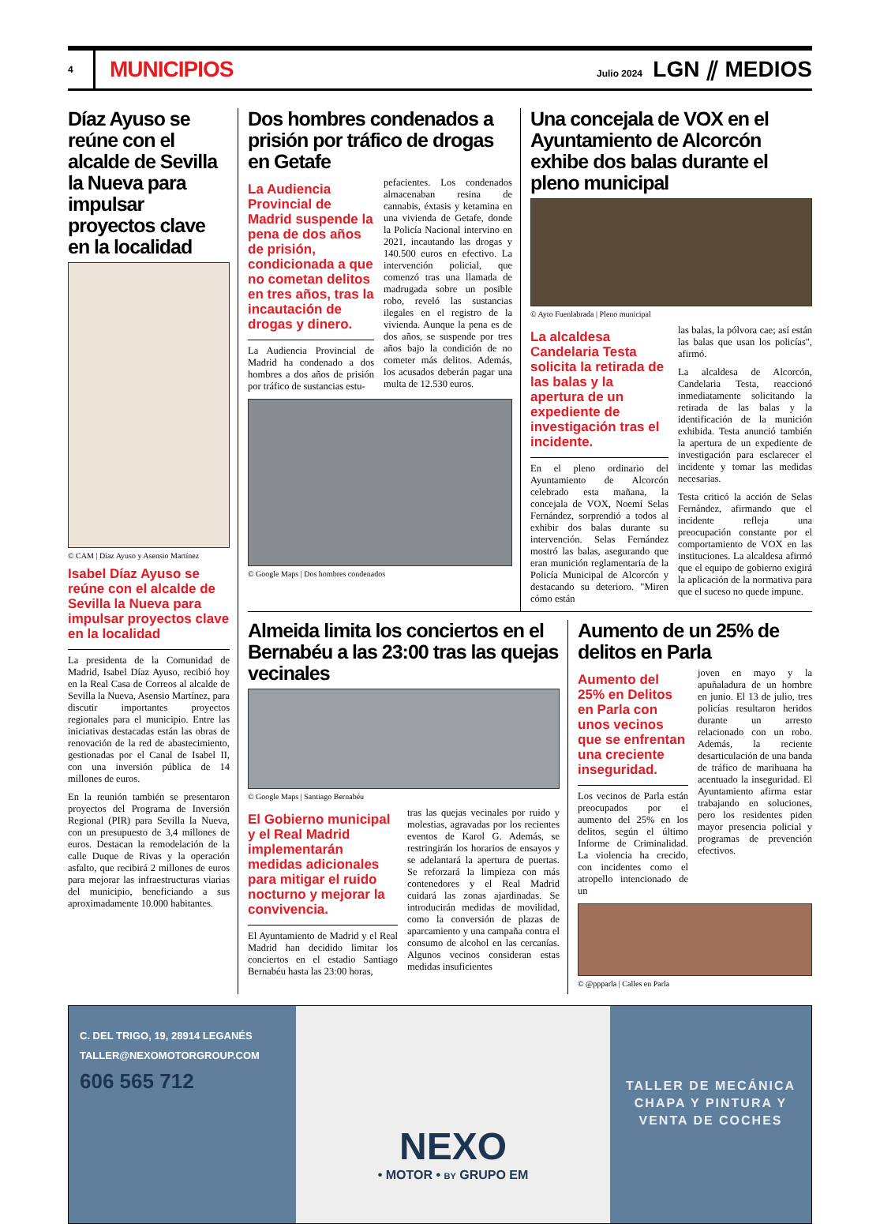4 MUNICIPIOS Julio 2024 LGN ⫽ MEDIOS
Díaz Ayuso se reúne con el alcalde de Sevilla la Nueva para impulsar proyectos clave en la localidad
© CAM | Díaz Ayuso y Asensio Martínez
Isabel Díaz Ayuso se reúne con el alcalde de Sevilla la Nueva para impulsar proyectos clave en la localidad
La presidenta de la Comunidad de Madrid, Isabel Díaz Ayuso, recibió hoy en la Real Casa de Correos al alcalde de Sevilla la Nueva, Asensio Martínez, para discutir importantes proyectos regionales para el municipio. Entre las iniciativas destacadas están las obras de renovación de la red de abastecimiento, gestionadas por el Canal de Isabel II, con una inversión pública de 14 millones de euros.
En la reunión también se presentaron proyectos del Programa de Inversión Regional (PIR) para Sevilla la Nueva, con un presupuesto de 3,4 millones de euros. Destacan la remodelación de la calle Duque de Rivas y la operación asfalto, que recibirá 2 millones de euros para mejorar las infraestructuras viarias del municipio, beneficiando a sus aproximadamente 10.000 habitantes.
Dos hombres condenados a prisión por tráfico de drogas en Getafe
La Audiencia Provincial de Madrid suspende la pena de dos años de prisión, condicionada a que no cometan delitos en tres años, tras la incautación de drogas y dinero.
La Audiencia Provincial de Madrid ha condenado a dos hombres a dos años de prisión por tráfico de sustancias estu-
pefacientes. Los condenados almacenaban resina de cannabis, éxtasis y ketamina en una vivienda de Getafe, donde la Policía Nacional intervino en 2021, incautando las drogas y 140.500 euros en efectivo. La intervención policial, que comenzó tras una llamada de madrugada sobre un posible robo, reveló las sustancias ilegales en el registro de la vivienda. Aunque la pena es de dos años, se suspende por tres años bajo la condición de no cometer más delitos. Además, los acusados deberán pagar una multa de 12.530 euros.
© Google Maps | Dos hombres condenados
Una concejala de VOX en el Ayuntamiento de Alcorcón exhibe dos balas durante el pleno municipal
© Ayto Fuenlabrada | Pleno municipal
La alcaldesa Candelaria Testa solicita la retirada de las balas y la apertura de un expediente de investigación tras el incidente.
En el pleno ordinario del Ayuntamiento de Alcorcón celebrado esta mañana, la concejala de VOX, Noemí Selas Fernández, sorprendió a todos al exhibir dos balas durante su intervención. Selas Fernández mostró las balas, asegurando que eran munición reglamentaria de la Policía Municipal de Alcorcón y destacando su deterioro. "Miren cómo están
las balas, la pólvora cae; así están las balas que usan los policías", afirmó.
La alcaldesa de Alcorcón, Candelaria Testa, reaccionó inmediatamente solicitando la retirada de las balas y la identificación de la munición exhibida. Testa anunció también la apertura de un expediente de investigación para esclarecer el incidente y tomar las medidas necesarias.
Testa criticó la acción de Selas Fernández, afirmando que el incidente refleja una preocupación constante por el comportamiento de VOX en las instituciones. La alcaldesa afirmó que el equipo de gobierno exigirá la aplicación de la normativa para que el suceso no quede impune.
Almeida limita los conciertos en el Bernabéu a las 23:00 tras las quejas vecinales
© Google Maps | Santiago Bernabéu
El Gobierno municipal y el Real Madrid implementarán medidas adicionales para mitigar el ruido nocturno y mejorar la convivencia.
El Ayuntamiento de Madrid y el Real Madrid han decidido limitar los conciertos en el estadio Santiago Bernabéu hasta las 23:00 horas,
tras las quejas vecinales por ruido y molestias, agravadas por los recientes eventos de Karol G. Además, se restringirán los horarios de ensayos y se adelantará la apertura de puertas. Se reforzará la limpieza con más contenedores y el Real Madrid cuidará las zonas ajardinadas. Se introducirán medidas de movilidad, como la conversión de plazas de aparcamiento y una campaña contra el consumo de alcohol en las cercanías. Algunos vecinos consideran estas medidas insuficientes
Aumento de un 25% de delitos en Parla
Aumento del 25% en Delitos en Parla con unos vecinos que se enfrentan una creciente inseguridad.
Los vecinos de Parla están preocupados por el aumento del 25% en los delitos, según el último Informe de Criminalidad. La violencia ha crecido, con incidentes como el atropello intencionado de un
joven en mayo y la apuñaladura de un hombre en junio. El 13 de julio, tres policías resultaron heridos durante un arresto relacionado con un robo. Además, la reciente desarticulación de una banda de tráfico de marihuana ha acentuado la inseguridad. El Ayuntamiento afirma estar trabajando en soluciones, pero los residentes piden mayor presencia policial y programas de prevención efectivos.
© @ppparla | Calles en Parla
C. DEL TRIGO, 19, 28914 LEGANÉS
TALLER@NEXOMOTORGROUP.COM
606 565 712
NEXO
• MOTOR • BY GRUPO EM
TALLER DE MECÁNICA
CHAPA Y PINTURA Y
VENTA DE COCHES